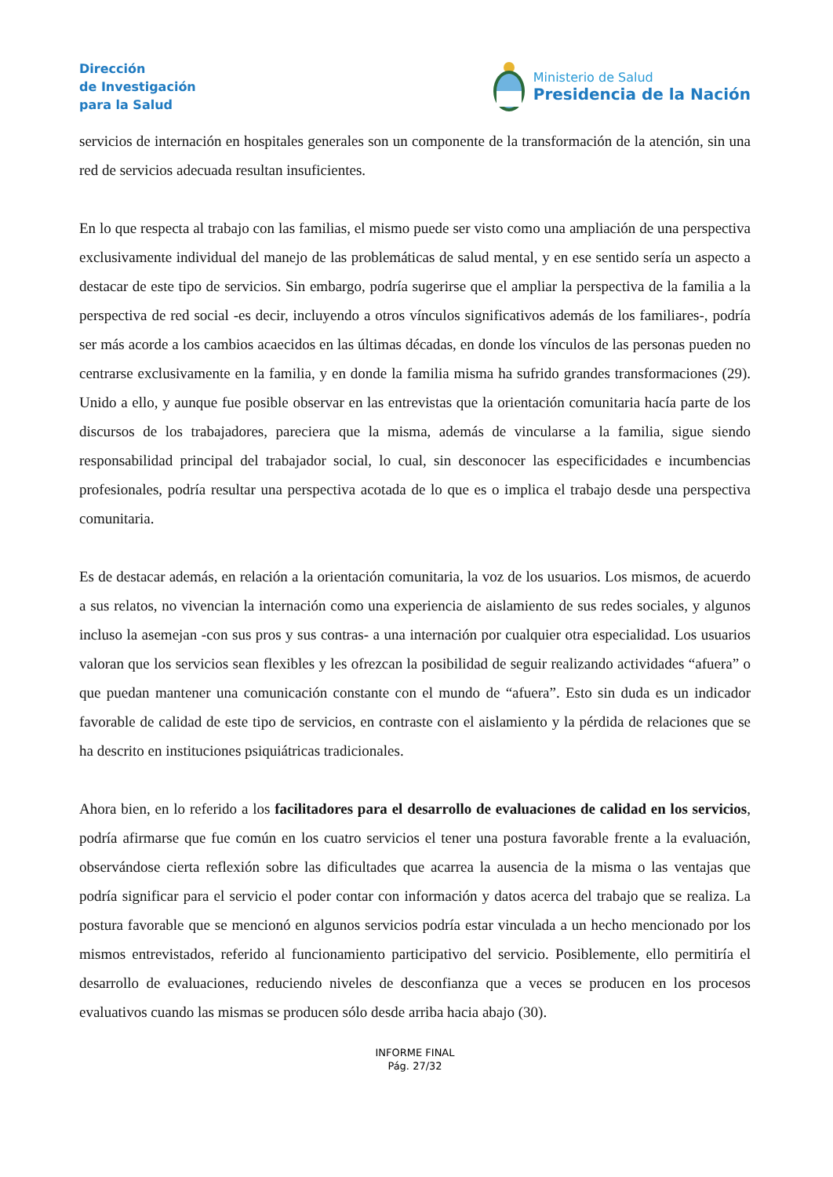Dirección
de Investigación
para la Salud
Ministerio de Salud
Presidencia de la Nación
servicios de internación en hospitales generales son un componente de la transformación de la atención, sin una red de servicios adecuada resultan insuficientes.
En lo que respecta al trabajo con las familias, el mismo puede ser visto como una ampliación de una perspectiva exclusivamente individual del manejo de las problemáticas de salud mental, y en ese sentido sería un aspecto a destacar de este tipo de servicios. Sin embargo, podría sugerirse que el ampliar la perspectiva de la familia a la perspectiva de red social -es decir, incluyendo a otros vínculos significativos además de los familiares-, podría ser más acorde a los cambios acaecidos en las últimas décadas, en donde los vínculos de las personas pueden no centrarse exclusivamente en la familia, y en donde la familia misma ha sufrido grandes transformaciones (29). Unido a ello, y aunque fue posible observar en las entrevistas que la orientación comunitaria hacía parte de los discursos de los trabajadores, pareciera que la misma, además de vincularse a la familia, sigue siendo responsabilidad principal del trabajador social, lo cual, sin desconocer las especificidades e incumbencias profesionales, podría resultar una perspectiva acotada de lo que es o implica el trabajo desde una perspectiva comunitaria.
Es de destacar además, en relación a la orientación comunitaria, la voz de los usuarios. Los mismos, de acuerdo a sus relatos, no vivencian la internación como una experiencia de aislamiento de sus redes sociales, y algunos incluso la asemejan -con sus pros y sus contras- a una internación por cualquier otra especialidad. Los usuarios valoran que los servicios sean flexibles y les ofrezcan la posibilidad de seguir realizando actividades “afuera” o que puedan mantener una comunicación constante con el mundo de “afuera”. Esto sin duda es un indicador favorable de calidad de este tipo de servicios, en contraste con el aislamiento y la pérdida de relaciones que se ha descrito en instituciones psiquiátricas tradicionales.
Ahora bien, en lo referido a los facilitadores para el desarrollo de evaluaciones de calidad en los servicios, podría afirmarse que fue común en los cuatro servicios el tener una postura favorable frente a la evaluación, observándose cierta reflexión sobre las dificultades que acarrea la ausencia de la misma o las ventajas que podría significar para el servicio el poder contar con información y datos acerca del trabajo que se realiza. La postura favorable que se mencionó en algunos servicios podría estar vinculada a un hecho mencionado por los mismos entrevistados, referido al funcionamiento participativo del servicio. Posiblemente, ello permitiría el desarrollo de evaluaciones, reduciendo niveles de desconfianza que a veces se producen en los procesos evaluativos cuando las mismas se producen sólo desde arriba hacia abajo (30).
INFORME FINAL
Pág. 27/32